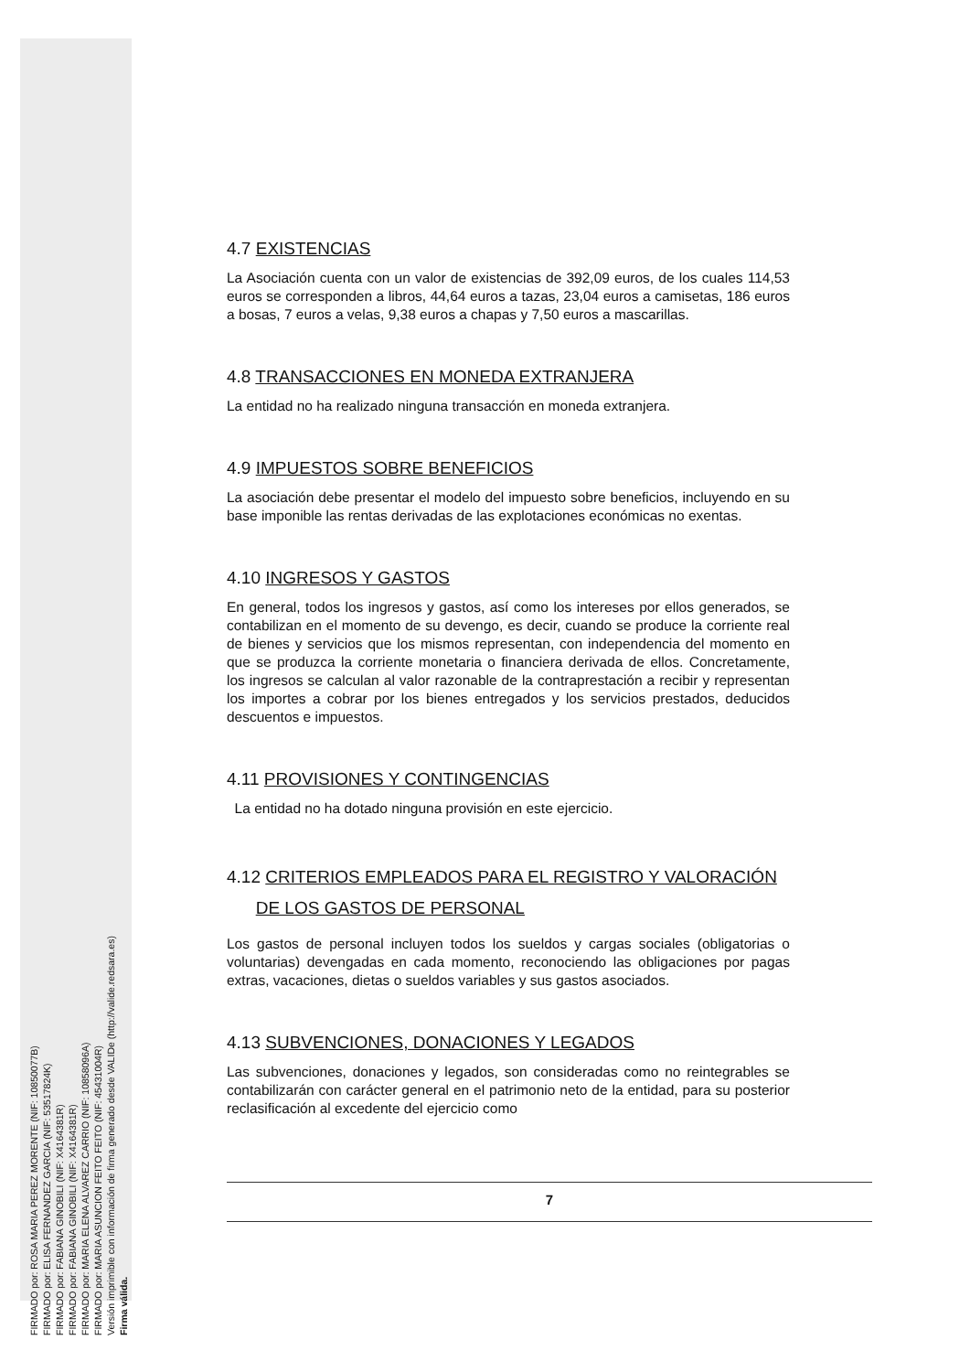4.7 EXISTENCIAS
La Asociación cuenta con un valor de existencias de 392,09 euros, de los cuales 114,53 euros se corresponden a libros, 44,64 euros a tazas, 23,04 euros a camisetas, 186 euros a bosas, 7 euros a velas, 9,38 euros a chapas y 7,50 euros a mascarillas.
4.8 TRANSACCIONES EN MONEDA EXTRANJERA
La entidad no ha realizado ninguna transacción en moneda extranjera.
4.9 IMPUESTOS SOBRE BENEFICIOS
La asociación debe presentar el modelo del impuesto sobre beneficios, incluyendo en su base imponible las rentas derivadas de las explotaciones económicas no exentas.
4.10 INGRESOS Y GASTOS
En general, todos los ingresos y gastos, así como los intereses por ellos generados, se contabilizan en el momento de su devengo, es decir, cuando se produce la corriente real de bienes y servicios que los mismos representan, con independencia del momento en que se produzca la corriente monetaria o financiera derivada de ellos. Concretamente, los ingresos se calculan al valor razonable de la contraprestación a recibir y representan los importes a cobrar por los bienes entregados y los servicios prestados, deducidos descuentos e impuestos.
4.11 PROVISIONES Y CONTINGENCIAS
La entidad no ha dotado ninguna provisión en este ejercicio.
4.12 CRITERIOS EMPLEADOS PARA EL REGISTRO Y VALORACIÓN
DE LOS GASTOS DE PERSONAL
Los gastos de personal incluyen todos los sueldos y cargas sociales (obligatorias o voluntarias) devengadas en cada momento, reconociendo las obligaciones por pagas extras, vacaciones, dietas o sueldos variables y sus gastos asociados.
4.13 SUBVENCIONES, DONACIONES Y LEGADOS
Las subvenciones, donaciones y legados, son consideradas como no reintegrables se contabilizarán con carácter general en el patrimonio neto de la entidad, para su posterior reclasificación al excedente del ejercicio como
7
FIRMADO por: ROSA MARIA PEREZ MORENTE (NIF: 10850077B)
FIRMADO por: ELISA FERNANDEZ GARCIA (NIF: 53517824K)
FIRMADO por: FABIANA GINOBILI (NIF: X4164381R)
FIRMADO por: FABIANA GINOBILI (NIF: X4164381R)
FIRMADO por: MARIA ELENA ALVAREZ CARRIO (NIF: 10858096A)
FIRMADO por: MARIA ASUNCION FEITO FEITO (NIF: 45431004R)
Versión imprimible con información de firma generado desde VALIDe (http://valide.redsara.es)
Firma válida.